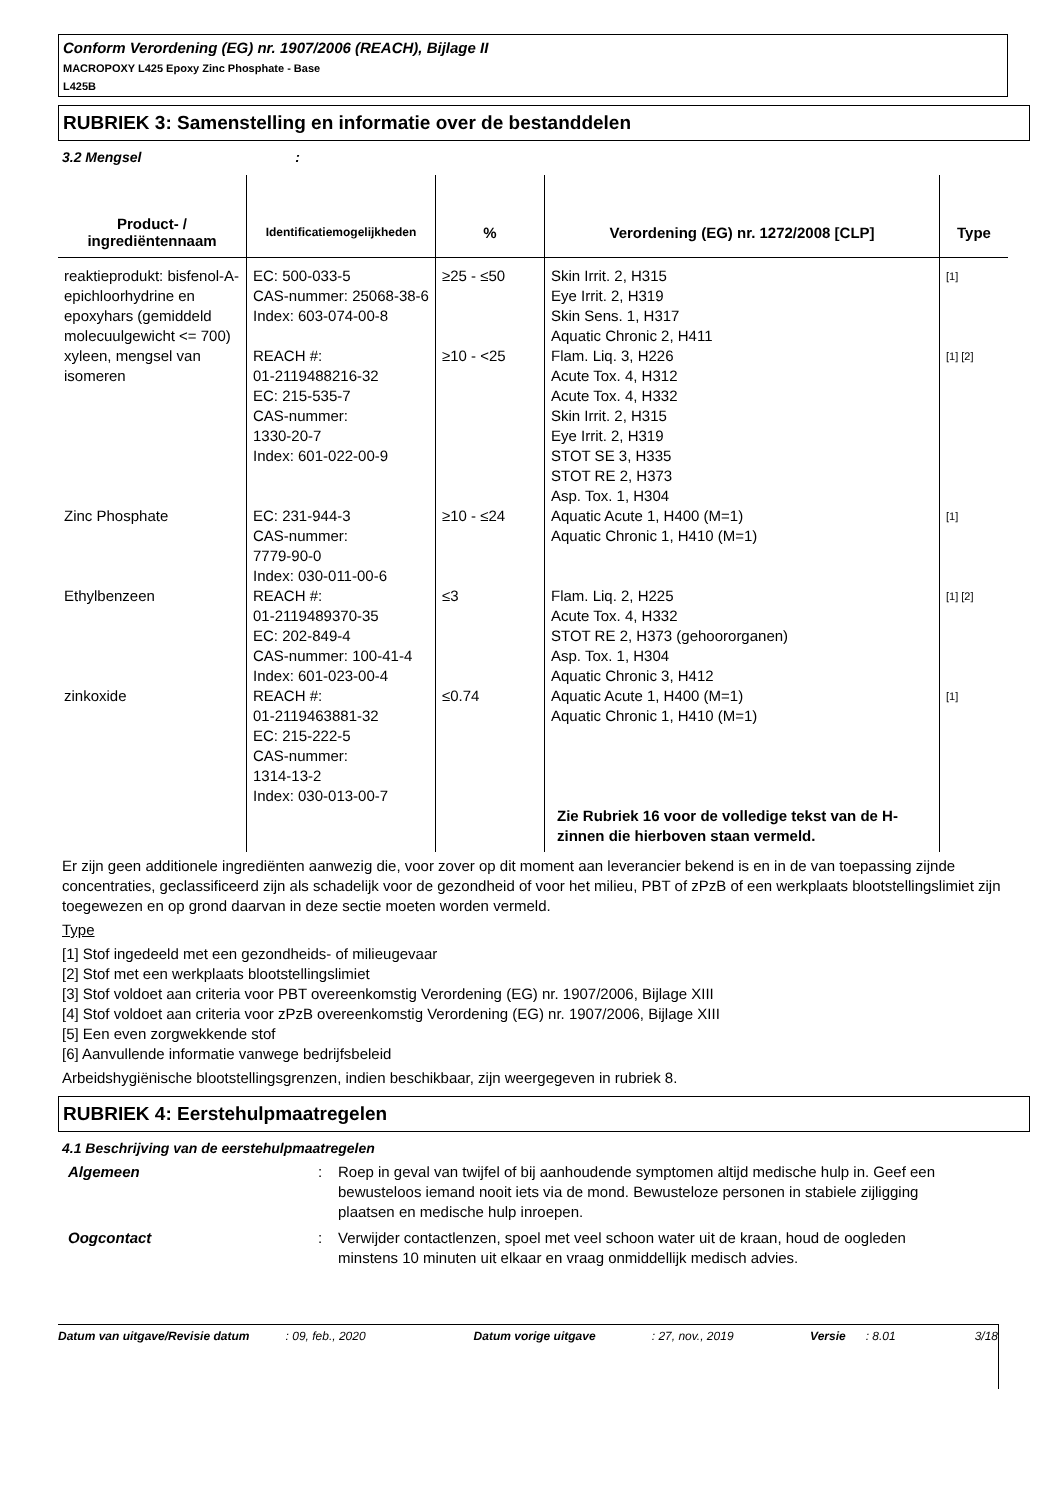Conform Verordening (EG) nr. 1907/2006 (REACH), Bijlage II
MACROPOXY L425 Epoxy Zinc Phosphate - Base
L425B
RUBRIEK 3: Samenstelling en informatie over de bestanddelen
3.2 Mengsel :
| Product- / ingrediëntennaam | Identificatiemogelijkheden | % | Verordening (EG) nr. 1272/2008 [CLP] | Type |
| --- | --- | --- | --- | --- |
| reaktieprodukt: bisfenol-A-epichloorhydrine en epoxyhars (gemiddeld molecuulgewicht <= 700) | EC: 500-033-5 CAS-nummer: 25068-38-6 Index: 603-074-00-8 | ≥25 - ≤50 | Skin Irrit. 2, H315 Eye Irrit. 2, H319 Skin Sens. 1, H317 Aquatic Chronic 2, H411 | [1] |
| xyleen, mengsel van isomeren | REACH #: 01-2119488216-32 EC: 215-535-7 CAS-nummer: 1330-20-7 Index: 601-022-00-9 | ≥10 - <25 | Flam. Liq. 3, H226 Acute Tox. 4, H312 Acute Tox. 4, H332 Skin Irrit. 2, H315 Eye Irrit. 2, H319 STOT SE 3, H335 STOT RE 2, H373 Asp. Tox. 1, H304 | [1] [2] |
| Zinc Phosphate | EC: 231-944-3 CAS-nummer: 7779-90-0 Index: 030-011-00-6 | ≥10 - ≤24 | Aquatic Acute 1, H400 (M=1) Aquatic Chronic 1, H410 (M=1) | [1] |
| Ethylbenzeen | REACH #: 01-2119489370-35 EC: 202-849-4 CAS-nummer: 100-41-4 Index: 601-023-00-4 | ≤3 | Flam. Liq. 2, H225 Acute Tox. 4, H332 STOT RE 2, H373 (gehoororganen) Asp. Tox. 1, H304 Aquatic Chronic 3, H412 | [1] [2] |
| zinkoxide | REACH #: 01-2119463881-32 EC: 215-222-5 CAS-nummer: 1314-13-2 Index: 030-013-00-7 | ≤0.74 | Aquatic Acute 1, H400 (M=1) Aquatic Chronic 1, H410 (M=1) Zie Rubriek 16 voor de volledige tekst van de H-zinnen die hierboven staan vermeld. | [1] |
Er zijn geen additionele ingrediënten aanwezig die, voor zover op dit moment aan leverancier bekend is en in de van toepassing zijnde concentraties, geclassificeerd zijn als schadelijk voor de gezondheid of voor het milieu, PBT of zPzB of een werkplaats blootstellingslimiet zijn toegewezen en op grond daarvan in deze sectie moeten worden vermeld.
Type
[1] Stof ingedeeld met een gezondheids- of milieugevaar
[2] Stof met een werkplaats blootstellingslimiet
[3] Stof voldoet aan criteria voor PBT overeenkomstig Verordening (EG) nr. 1907/2006, Bijlage XIII
[4] Stof voldoet aan criteria voor zPzB overeenkomstig Verordening (EG) nr. 1907/2006, Bijlage XIII
[5] Een even zorgwekkende stof
[6] Aanvullende informatie vanwege bedrijfsbeleid
Arbeidshygiënische blootstellingsgrenzen, indien beschikbaar, zijn weergegeven in rubriek 8.
RUBRIEK 4: Eerstehulpmaatregelen
4.1 Beschrijving van de eerstehulpmaatregelen
Algemeen : Roep in geval van twijfel of bij aanhoudende symptomen altijd medische hulp in. Geef een bewusteloos iemand nooit iets via de mond. Bewusteloze personen in stabiele zijligging plaatsen en medische hulp inroepen.
Oogcontact : Verwijder contactlenzen, spoel met veel schoon water uit de kraan, houd de oogleden minstens 10 minuten uit elkaar en vraag onmiddellijk medisch advies.
Datum van uitgave/Revisie datum: 09, feb., 2020 Datum vorige uitgave: 27, nov., 2019 Versie: 8.01 3/18